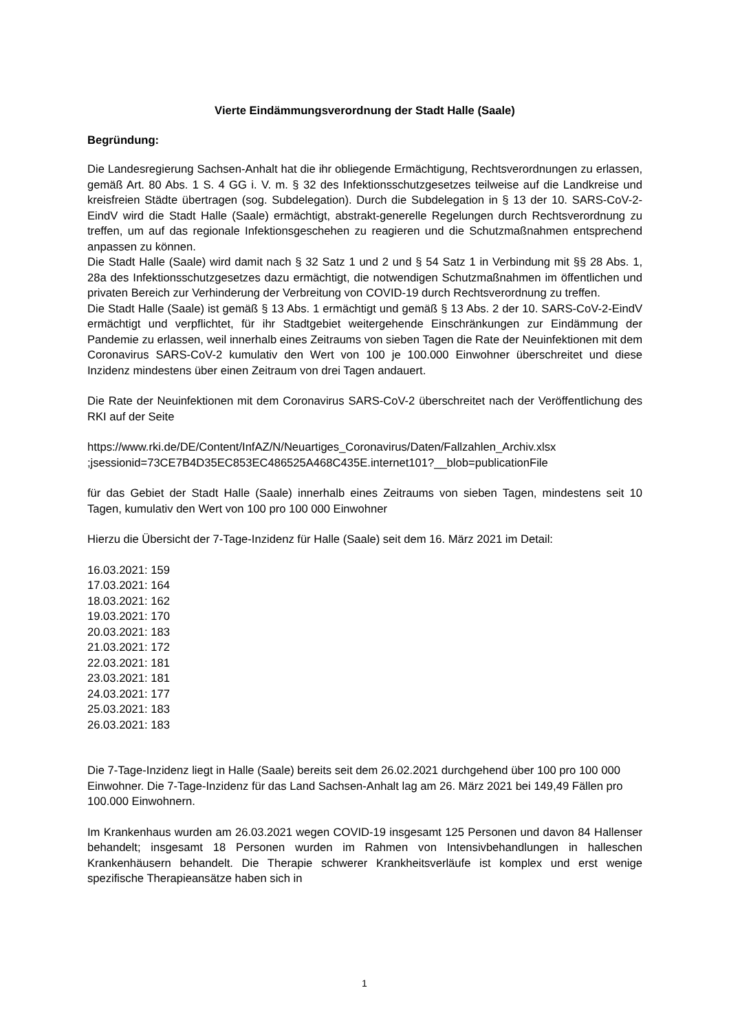Vierte Eindämmungsverordnung der Stadt Halle (Saale)
Begründung:
Die Landesregierung Sachsen-Anhalt hat die ihr obliegende Ermächtigung, Rechtsverordnungen zu erlassen, gemäß Art. 80 Abs. 1 S. 4 GG i. V. m. § 32 des Infektionsschutzgesetzes teilweise auf die Landkreise und kreisfreien Städte übertragen (sog. Subdelegation). Durch die Subdelegation in § 13 der 10. SARS-CoV-2-EindV wird die Stadt Halle (Saale) ermächtigt, abstrakt-generelle Regelungen durch Rechtsverordnung zu treffen, um auf das regionale Infektionsgeschehen zu reagieren und die Schutzmaßnahmen entsprechend anpassen zu können.
Die Stadt Halle (Saale) wird damit nach § 32 Satz 1 und 2 und § 54 Satz 1 in Verbindung mit §§ 28 Abs. 1, 28a des Infektionsschutzgesetzes dazu ermächtigt, die notwendigen Schutzmaßnahmen im öffentlichen und privaten Bereich zur Verhinderung der Verbreitung von COVID-19 durch Rechtsverordnung zu treffen.
Die Stadt Halle (Saale) ist gemäß § 13 Abs. 1 ermächtigt und gemäß § 13 Abs. 2 der 10. SARS-CoV-2-EindV ermächtigt und verpflichtet, für ihr Stadtgebiet weitergehende Einschränkungen zur Eindämmung der Pandemie zu erlassen, weil innerhalb eines Zeitraums von sieben Tagen die Rate der Neuinfektionen mit dem Coronavirus SARS-CoV-2 kumulativ den Wert von 100 je 100.000 Einwohner überschreitet und diese Inzidenz mindestens über einen Zeitraum von drei Tagen andauert.
Die Rate der Neuinfektionen mit dem Coronavirus SARS-CoV-2 überschreitet nach der Veröffentlichung des RKI auf der Seite
https://www.rki.de/DE/Content/InfAZ/N/Neuartiges_Coronavirus/Daten/Fallzahlen_Archiv.xlsx ;jsessionid=73CE7B4D35EC853EC486525A468C435E.internet101?__blob=publicationFile
für das Gebiet der Stadt Halle (Saale) innerhalb eines Zeitraums von sieben Tagen, mindestens seit 10 Tagen, kumulativ den Wert von 100 pro 100 000 Einwohner
Hierzu die Übersicht der 7-Tage-Inzidenz für Halle (Saale) seit dem 16. März 2021 im Detail:
16.03.2021: 159
17.03.2021: 164
18.03.2021: 162
19.03.2021: 170
20.03.2021: 183
21.03.2021: 172
22.03.2021: 181
23.03.2021: 181
24.03.2021: 177
25.03.2021: 183
26.03.2021: 183
Die 7-Tage-Inzidenz liegt in Halle (Saale) bereits seit dem 26.02.2021 durchgehend über 100 pro 100 000 Einwohner. Die 7-Tage-Inzidenz für das Land Sachsen-Anhalt lag am 26. März 2021 bei 149,49 Fällen pro 100.000 Einwohnern.
Im Krankenhaus wurden am 26.03.2021 wegen COVID-19 insgesamt 125 Personen und davon 84 Hallenser behandelt; insgesamt 18 Personen wurden im Rahmen von Intensivbehandlungen in halleschen Krankenhäusern behandelt. Die Therapie schwerer Krankheitsverläufe ist komplex und erst wenige spezifische Therapieansätze haben sich in
1